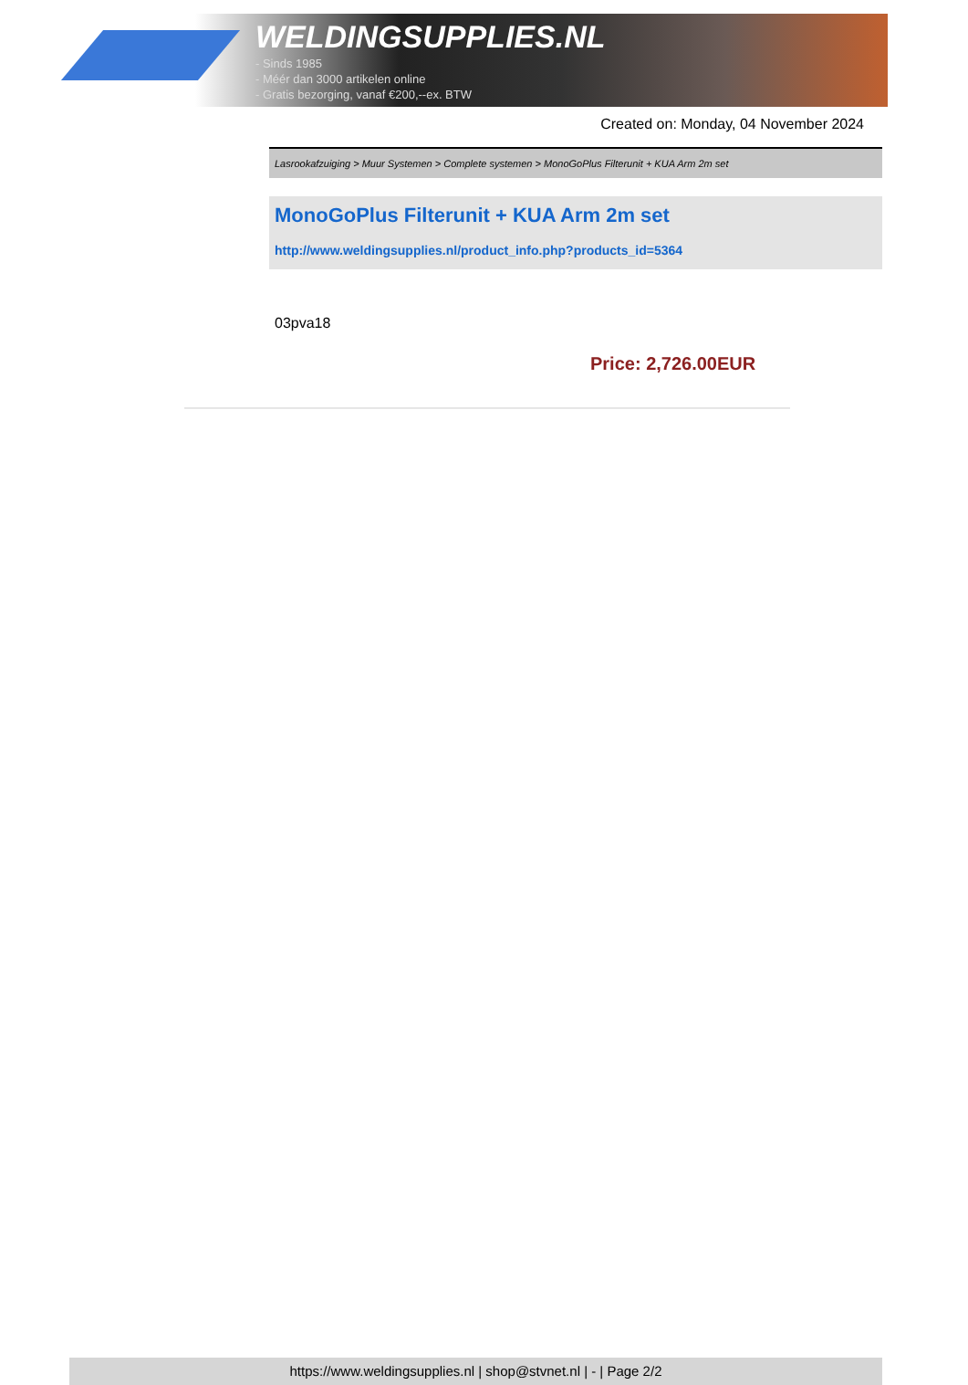WELDINGSUPPLIES.NL
- Sinds 1985
- Méér dan 3000 artikelen online
- Gratis bezorging, vanaf €200,--ex. BTW
Created on: Monday, 04 November 2024
Lasrookafzuiging > Muur Systemen > Complete systemen > MonoGoPlus Filterunit + KUA Arm 2m set
MonoGoPlus Filterunit + KUA Arm 2m set
http://www.weldingsupplies.nl/product_info.php?products_id=5364
03pva18
Price: 2,726.00EUR
https://www.weldingsupplies.nl | shop@stvnet.nl | - | Page 2/2